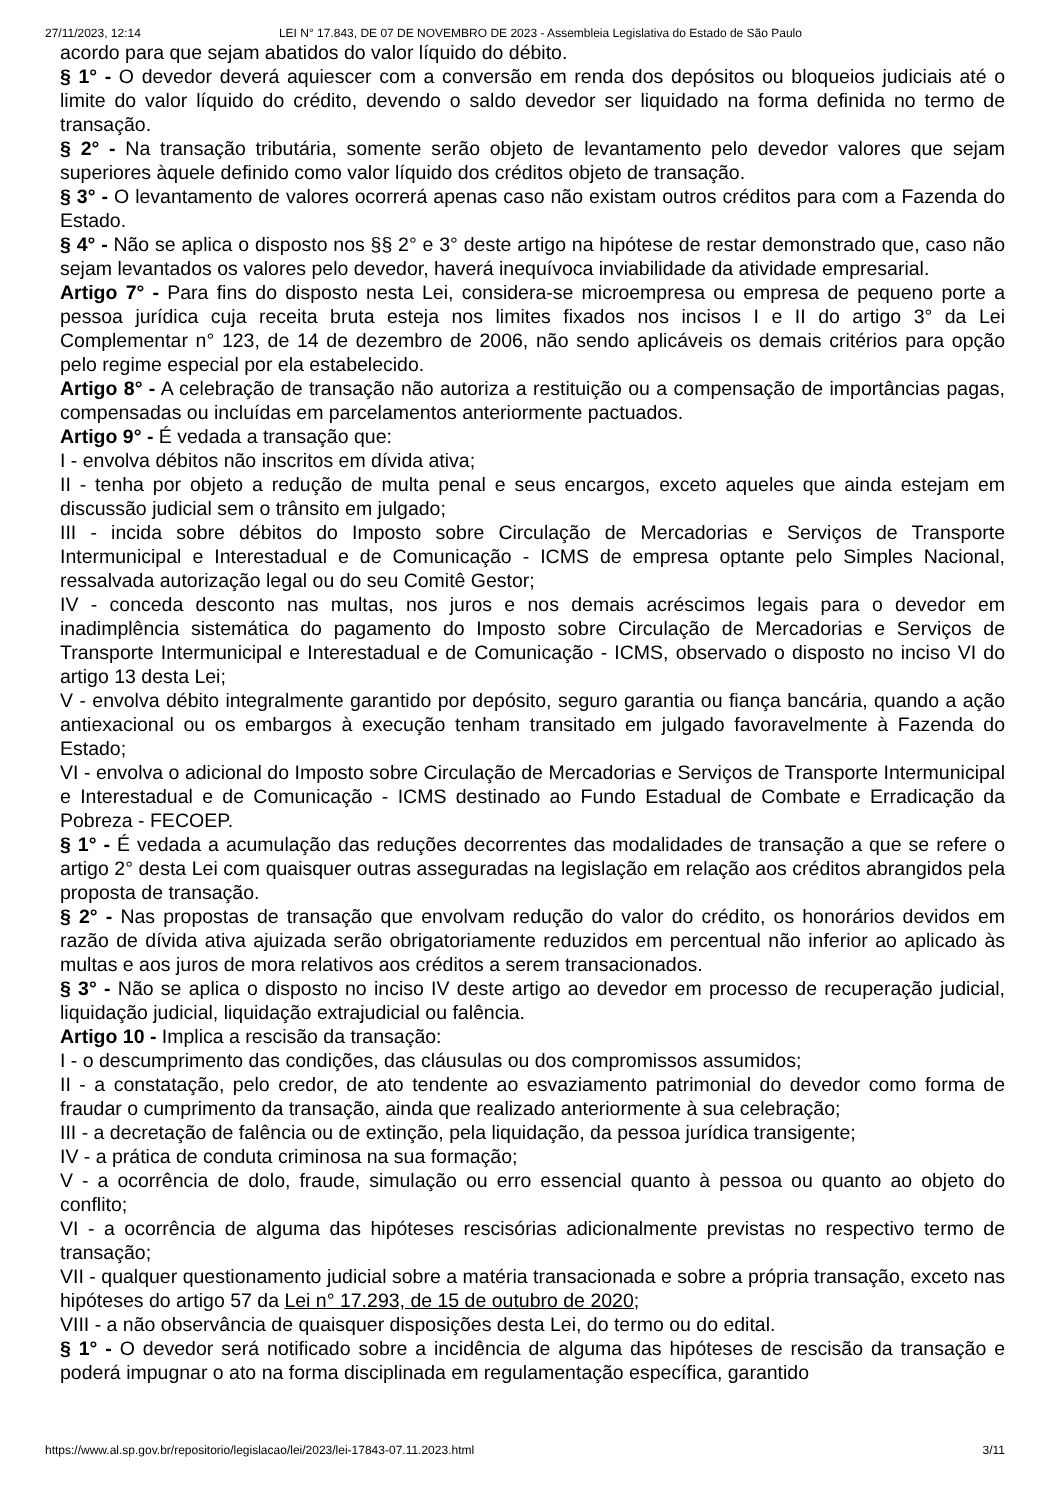27/11/2023, 12:14 LEI N° 17.843, DE 07 DE NOVEMBRO DE 2023 - Assembleia Legislativa do Estado de São Paulo
acordo para que sejam abatidos do valor líquido do débito.
§ 1° - O devedor deverá aquiescer com a conversão em renda dos depósitos ou bloqueios judiciais até o limite do valor líquido do crédito, devendo o saldo devedor ser liquidado na forma definida no termo de transação.
§ 2° - Na transação tributária, somente serão objeto de levantamento pelo devedor valores que sejam superiores àquele definido como valor líquido dos créditos objeto de transação.
§ 3° - O levantamento de valores ocorrerá apenas caso não existam outros créditos para com a Fazenda do Estado.
§ 4° - Não se aplica o disposto nos §§ 2° e 3° deste artigo na hipótese de restar demonstrado que, caso não sejam levantados os valores pelo devedor, haverá inequívoca inviabilidade da atividade empresarial.
Artigo 7° - Para fins do disposto nesta Lei, considera-se microempresa ou empresa de pequeno porte a pessoa jurídica cuja receita bruta esteja nos limites fixados nos incisos I e II do artigo 3° da Lei Complementar n° 123, de 14 de dezembro de 2006, não sendo aplicáveis os demais critérios para opção pelo regime especial por ela estabelecido.
Artigo 8° - A celebração de transação não autoriza a restituição ou a compensação de importâncias pagas, compensadas ou incluídas em parcelamentos anteriormente pactuados.
Artigo 9° - É vedada a transação que:
I - envolva débitos não inscritos em dívida ativa;
II - tenha por objeto a redução de multa penal e seus encargos, exceto aqueles que ainda estejam em discussão judicial sem o trânsito em julgado;
III - incida sobre débitos do Imposto sobre Circulação de Mercadorias e Serviços de Transporte Intermunicipal e Interestadual e de Comunicação - ICMS de empresa optante pelo Simples Nacional, ressalvada autorização legal ou do seu Comitê Gestor;
IV - conceda desconto nas multas, nos juros e nos demais acréscimos legais para o devedor em inadimplência sistemática do pagamento do Imposto sobre Circulação de Mercadorias e Serviços de Transporte Intermunicipal e Interestadual e de Comunicação - ICMS, observado o disposto no inciso VI do artigo 13 desta Lei;
V - envolva débito integralmente garantido por depósito, seguro garantia ou fiança bancária, quando a ação antiexacional ou os embargos à execução tenham transitado em julgado favoravelmente à Fazenda do Estado;
VI - envolva o adicional do Imposto sobre Circulação de Mercadorias e Serviços de Transporte Intermunicipal e Interestadual e de Comunicação - ICMS destinado ao Fundo Estadual de Combate e Erradicação da Pobreza - FECOEP.
§ 1° - É vedada a acumulação das reduções decorrentes das modalidades de transação a que se refere o artigo 2° desta Lei com quaisquer outras asseguradas na legislação em relação aos créditos abrangidos pela proposta de transação.
§ 2° - Nas propostas de transação que envolvam redução do valor do crédito, os honorários devidos em razão de dívida ativa ajuizada serão obrigatoriamente reduzidos em percentual não inferior ao aplicado às multas e aos juros de mora relativos aos créditos a serem transacionados.
§ 3° - Não se aplica o disposto no inciso IV deste artigo ao devedor em processo de recuperação judicial, liquidação judicial, liquidação extrajudicial ou falência.
Artigo 10 - Implica a rescisão da transação:
I - o descumprimento das condições, das cláusulas ou dos compromissos assumidos;
II - a constatação, pelo credor, de ato tendente ao esvaziamento patrimonial do devedor como forma de fraudar o cumprimento da transação, ainda que realizado anteriormente à sua celebração;
III - a decretação de falência ou de extinção, pela liquidação, da pessoa jurídica transigente;
IV - a prática de conduta criminosa na sua formação;
V - a ocorrência de dolo, fraude, simulação ou erro essencial quanto à pessoa ou quanto ao objeto do conflito;
VI - a ocorrência de alguma das hipóteses rescisórias adicionalmente previstas no respectivo termo de transação;
VII - qualquer questionamento judicial sobre a matéria transacionada e sobre a própria transação, exceto nas hipóteses do artigo 57 da Lei n° 17.293, de 15 de outubro de 2020;
VIII - a não observância de quaisquer disposições desta Lei, do termo ou do edital.
§ 1° - O devedor será notificado sobre a incidência de alguma das hipóteses de rescisão da transação e poderá impugnar o ato na forma disciplinada em regulamentação específica, garantido
https://www.al.sp.gov.br/repositorio/legislacao/lei/2023/lei-17843-07.11.2023.html 3/11